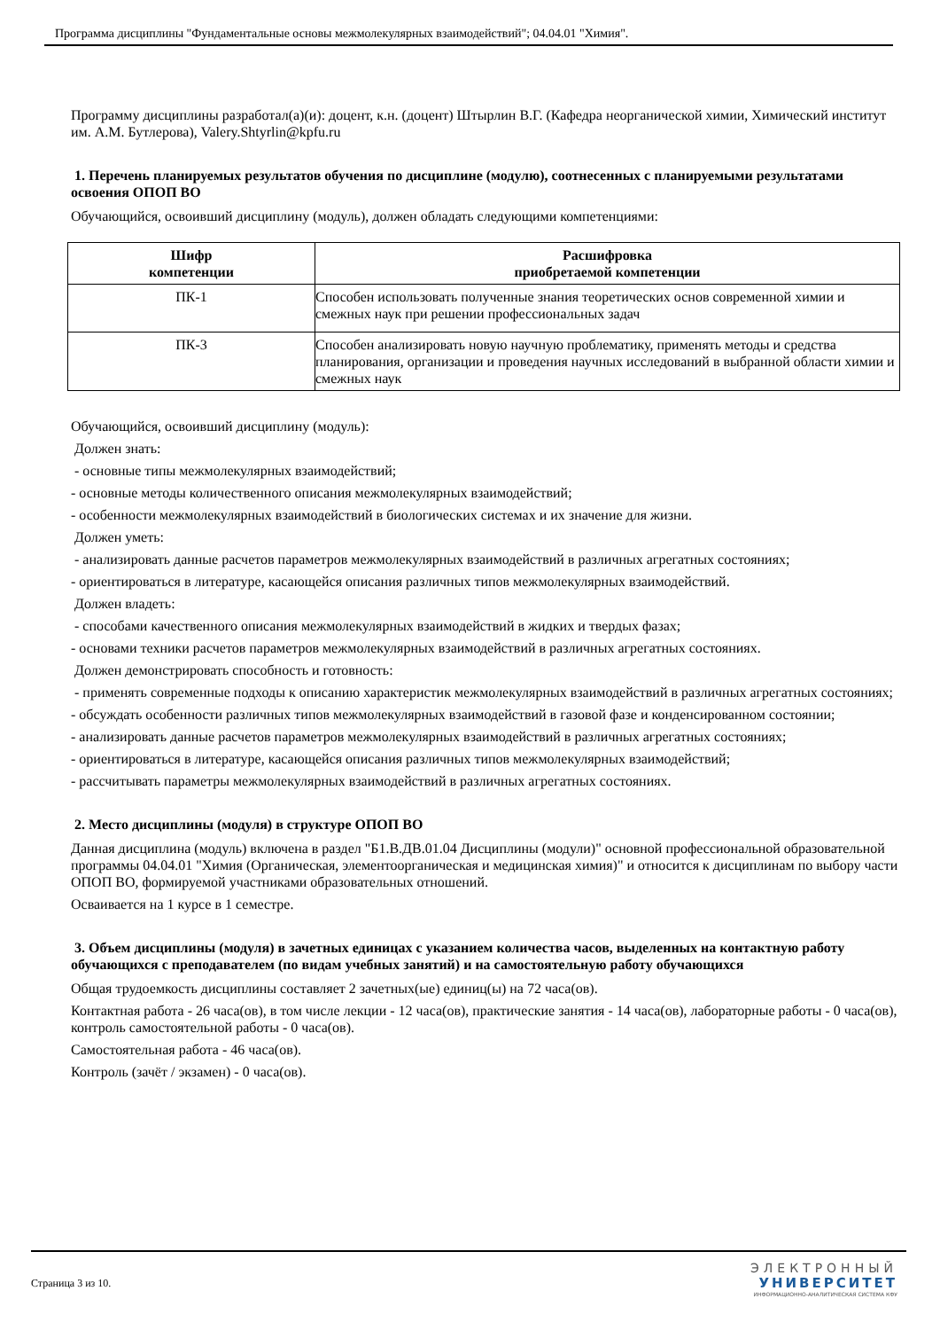Программа дисциплины "Фундаментальные основы межмолекулярных взаимодействий"; 04.04.01 "Химия".
Программу дисциплины разработал(а)(и): доцент, к.н. (доцент) Штырлин В.Г. (Кафедра неорганической химии, Химический институт им. А.М. Бутлерова), Valery.Shtyrlin@kpfu.ru
1. Перечень планируемых результатов обучения по дисциплине (модулю), соотнесенных с планируемыми результатами освоения ОПОП ВО
Обучающийся, освоивший дисциплину (модуль), должен обладать следующими компетенциями:
| Шифр компетенции | Расшифровка приобретаемой компетенции |
| --- | --- |
| ПК-1 | Способен использовать полученные знания теоретических основ современной химии и смежных наук при решении профессиональных задач |
| ПК-3 | Способен анализировать новую научную проблематику, применять методы и средства планирования, организации и проведения научных исследований в выбранной области химии и смежных наук |
Обучающийся, освоивший дисциплину (модуль):
Должен знать:
- основные типы межмолекулярных взаимодействий;
- основные методы количественного описания межмолекулярных взаимодействий;
- особенности межмолекулярных взаимодействий в биологических системах и их значение для жизни.
Должен уметь:
- анализировать данные расчетов параметров межмолекулярных взаимодействий в различных агрегатных состояниях;
- ориентироваться в литературе, касающейся описания различных типов межмолекулярных взаимодействий.
Должен владеть:
- способами качественного описания межмолекулярных взаимодействий в жидких и твердых фазах;
- основами техники расчетов параметров межмолекулярных взаимодействий в различных агрегатных состояниях.
Должен демонстрировать способность и готовность:
- применять современные подходы к описанию характеристик межмолекулярных взаимодействий в различных агрегатных состояниях;
- обсуждать особенности различных типов межмолекулярных взаимодействий в газовой фазе и конденсированном состоянии;
- анализировать данные расчетов параметров межмолекулярных взаимодействий в различных агрегатных состояниях;
- ориентироваться в литературе, касающейся описания различных типов межмолекулярных взаимодействий;
- рассчитывать параметры межмолекулярных взаимодействий в различных агрегатных состояниях.
2. Место дисциплины (модуля) в структуре ОПОП ВО
Данная дисциплина (модуль) включена в раздел "Б1.В.ДВ.01.04 Дисциплины (модули)" основной профессиональной образовательной программы 04.04.01 "Химия (Органическая, элементоорганическая и медицинская химия)" и относится к дисциплинам по выбору части ОПОП ВО, формируемой участниками образовательных отношений.
Осваивается на 1 курсе в 1 семестре.
3. Объем дисциплины (модуля) в зачетных единицах с указанием количества часов, выделенных на контактную работу обучающихся с преподавателем (по видам учебных занятий) и на самостоятельную работу обучающихся
Общая трудоемкость дисциплины составляет 2 зачетных(ые) единиц(ы) на 72 часа(ов).
Контактная работа - 26 часа(ов), в том числе лекции - 12 часа(ов), практические занятия - 14 часа(ов), лабораторные работы - 0 часа(ов), контроль самостоятельной работы - 0 часа(ов).
Самостоятельная работа - 46 часа(ов).
Контроль (зачёт / экзамен) - 0 часа(ов).
Страница 3 из 10.
ЭЛЕКТРОННЫЙ
УНИВЕРСИТЕТ
ИНФОРМАЦИОННО-АНАЛИТИЧЕСКАЯ СИСТЕМА КФУ